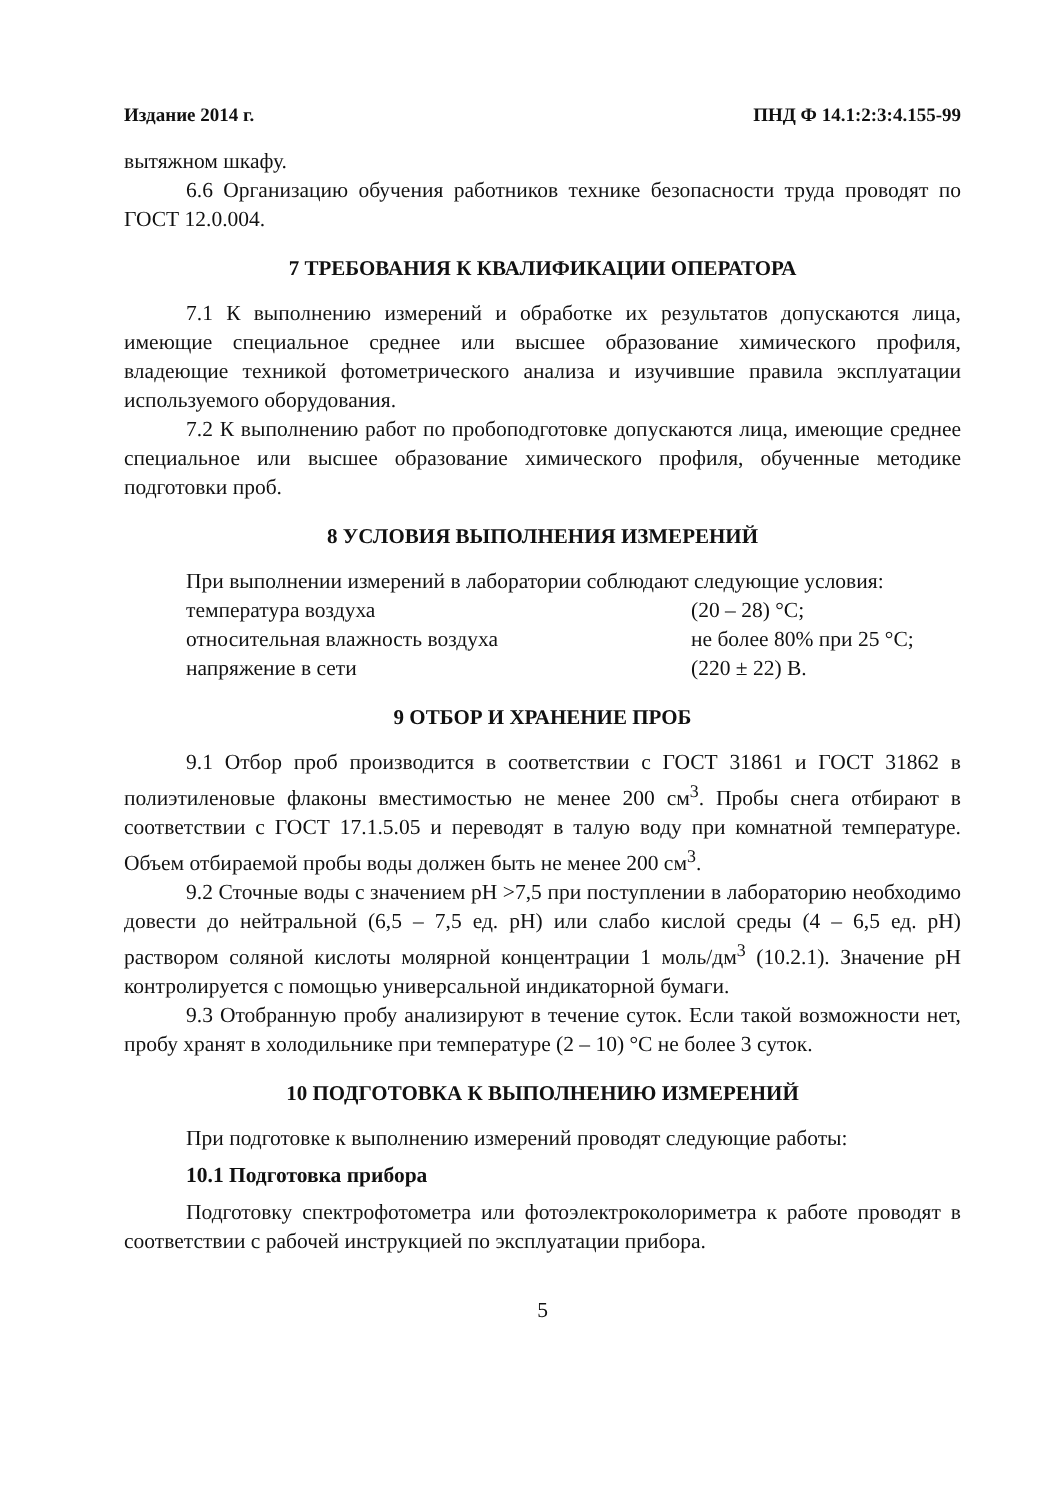Издание 2014 г. ПНД Ф 14.1:2:3:4.155-99
вытяжном шкафу.
6.6 Организацию обучения работников технике безопасности труда проводят по ГОСТ 12.0.004.
7 ТРЕБОВАНИЯ К КВАЛИФИКАЦИИ ОПЕРАТОРА
7.1 К выполнению измерений и обработке их результатов допускаются лица, имеющие специальное среднее или высшее образование химического профиля, владеющие техникой фотометрического анализа и изучившие правила эксплуатации используемого оборудования.
7.2 К выполнению работ по пробоподготовке допускаются лица, имеющие среднее специальное или высшее образование химического профиля, обученные методике подготовки проб.
8 УСЛОВИЯ ВЫПОЛНЕНИЯ ИЗМЕРЕНИЙ
При выполнении измерений в лаборатории соблюдают следующие условия:
температура воздуха (20 – 28) °С;
относительная влажность воздуха не более 80% при 25 °С;
напряжение в сети (220 ± 22) В.
9 ОТБОР И ХРАНЕНИЕ ПРОБ
9.1 Отбор проб производится в соответствии с ГОСТ 31861 и ГОСТ 31862 в полиэтиленовые флаконы вместимостью не менее 200 см<sup>3</sup>. Пробы снега отбирают в соответствии с ГОСТ 17.1.5.05 и переводят в талую воду при комнатной температуре. Объем отбираемой пробы воды должен быть не менее 200 см<sup>3</sup>.
9.2 Сточные воды с значением pH >7,5 при поступлении в лабораторию необходимо довести до нейтральной (6,5 – 7,5 ед. pH) или слабо кислой среды (4 – 6,5 ед. pH) раствором соляной кислоты молярной концентрации 1 моль/дм<sup>3</sup> (10.2.1). Значение pH контролируется с помощью универсальной индикаторной бумаги.
9.3 Отобранную пробу анализируют в течение суток. Если такой возможности нет, пробу хранят в холодильнике при температуре (2 – 10) °С не более 3 суток.
10 ПОДГОТОВКА К ВЫПОЛНЕНИЮ ИЗМЕРЕНИЙ
При подготовке к выполнению измерений проводят следующие работы:
10.1 Подготовка прибора
Подготовку спектрофотометра или фотоэлектроколориметра к работе проводят в соответствии с рабочей инструкцией по эксплуатации прибора.
5